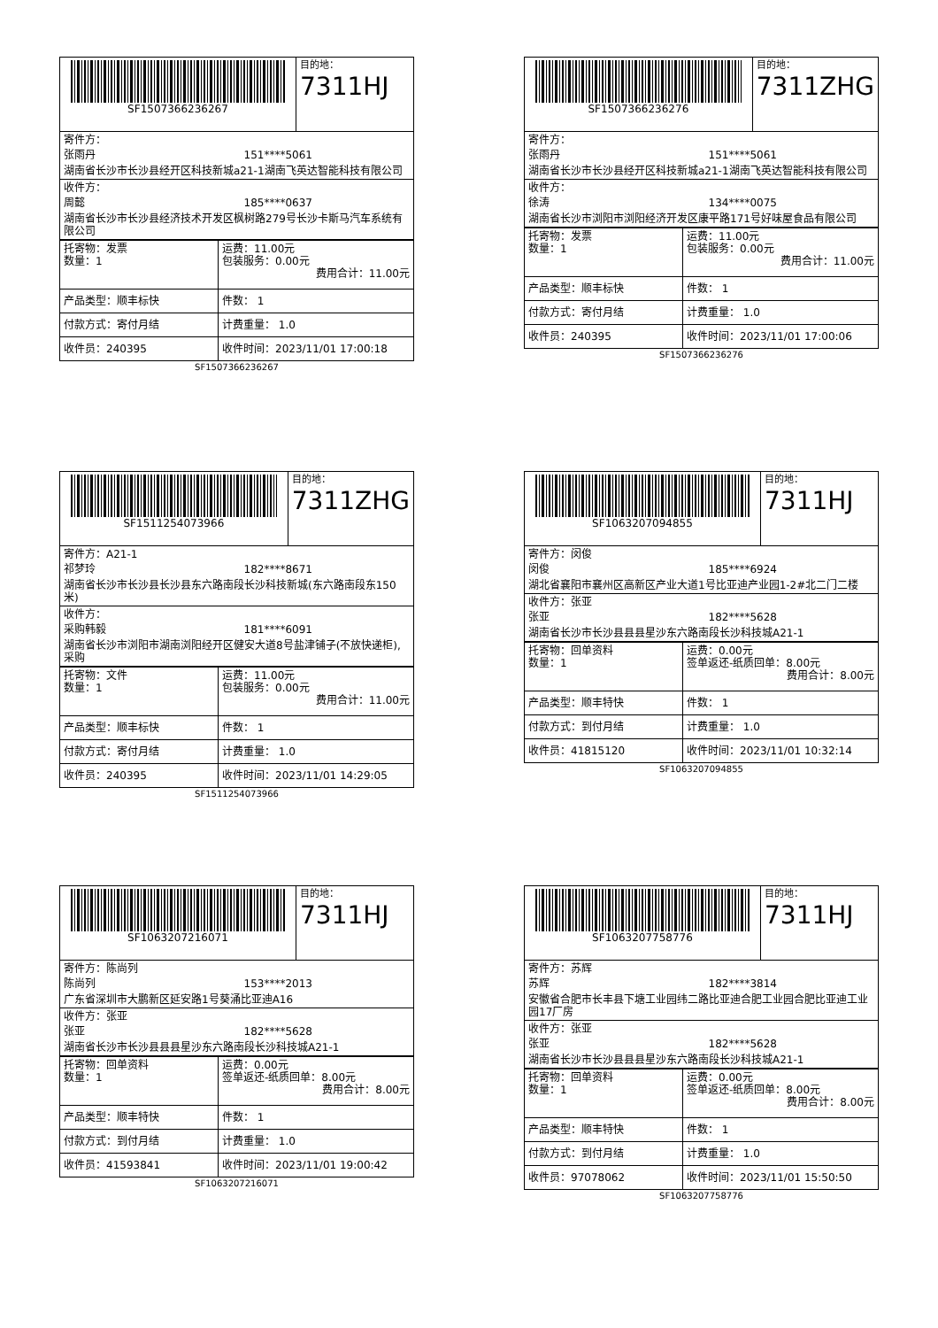| SF1507366236267 | 目的地： 7311HJ |
| 寄件方： 张雨丹 151****5061 湖南省长沙市长沙县经开区科技新城a21-1湖南飞英达智能科技有限公司 | |
| 收件方： 周懿 185****0637 湖南省长沙市长沙县经济技术开发区枫树路279号长沙卡斯马汽车系统有限公司 | |
| 托寄物：发票 数量：1 | 运费：11.00元 包装服务：0.00元 费用合计：11.00元 |
| 产品类型：顺丰标快 | 件数： 1 |
| 付款方式：寄付月结 | 计费重量： 1.0 |
| 收件员：240395 | 收件时间：2023/11/01 17:00:18 |
SF1507366236267
| SF1507366236276 | 目的地： 7311ZHG |
| 寄件方： 张雨丹 151****5061 湖南省长沙市长沙县经开区科技新城a21-1湖南飞英达智能科技有限公司 | |
| 收件方： 徐涛 134****0075 湖南省长沙市浏阳市浏阳经济开发区康平路171号好味屋食品有限公司 | |
| 托寄物：发票 数量：1 | 运费：11.00元 包装服务：0.00元 费用合计：11.00元 |
| 产品类型：顺丰标快 | 件数： 1 |
| 付款方式：寄付月结 | 计费重量： 1.0 |
| 收件员：240395 | 收件时间：2023/11/01 17:00:06 |
SF1507366236276
| SF1511254073966 | 目的地： 7311ZHG |
| 寄件方：A21-1 祁梦玲 182****8671 湖南省长沙市长沙县长沙县东六路南段长沙科技新城(东六路南段东150米) | |
| 收件方： 采购韩毅 181****6091 湖南省长沙市浏阳市湖南浏阳经开区健安大道8号盐津铺子(不放快递柜),采购 | |
| 托寄物：文件 数量：1 | 运费：11.00元 包装服务：0.00元 费用合计：11.00元 |
| 产品类型：顺丰标快 | 件数： 1 |
| 付款方式：寄付月结 | 计费重量： 1.0 |
| 收件员：240395 | 收件时间：2023/11/01 14:29:05 |
SF1511254073966
| SF1063207094855 | 目的地： 7311HJ |
| 寄件方：闵俊 闵俊 185****6924 湖北省襄阳市襄州区高新区产业大道1号比亚迪产业园1-2#北二门二楼 | |
| 收件方：张亚 张亚 182****5628 湖南省长沙市长沙县县县星沙东六路南段长沙科技城A21-1 | |
| 托寄物：回单资料 数量：1 | 运费：0.00元 签单返还-纸质回单：8.00元 费用合计：8.00元 |
| 产品类型：顺丰特快 | 件数： 1 |
| 付款方式：到付月结 | 计费重量： 1.0 |
| 收件员：41815120 | 收件时间：2023/11/01 10:32:14 |
SF1063207094855
| SF1063207216071 | 目的地： 7311HJ |
| 寄件方：陈尚列 陈尚列 153****2013 广东省深圳市大鹏新区延安路1号葵涌比亚迪A16 | |
| 收件方：张亚 张亚 182****5628 湖南省长沙市长沙县县县星沙东六路南段长沙科技城A21-1 | |
| 托寄物：回单资料 数量：1 | 运费：0.00元 签单返还-纸质回单：8.00元 费用合计：8.00元 |
| 产品类型：顺丰特快 | 件数： 1 |
| 付款方式：到付月结 | 计费重量： 1.0 |
| 收件员：41593841 | 收件时间：2023/11/01 19:00:42 |
SF1063207216071
| SF1063207758776 | 目的地： 7311HJ |
| 寄件方：苏辉 苏辉 182****3814 安徽省合肥市长丰县下塘工业园纬二路比亚迪合肥工业园合肥比亚迪工业园17厂房 | |
| 收件方：张亚 张亚 182****5628 湖南省长沙市长沙县县县星沙东六路南段长沙科技城A21-1 | |
| 托寄物：回单资料 数量：1 | 运费：0.00元 签单返还-纸质回单：8.00元 费用合计：8.00元 |
| 产品类型：顺丰特快 | 件数： 1 |
| 付款方式：到付月结 | 计费重量： 1.0 |
| 收件员：97078062 | 收件时间：2023/11/01 15:50:50 |
SF1063207758776